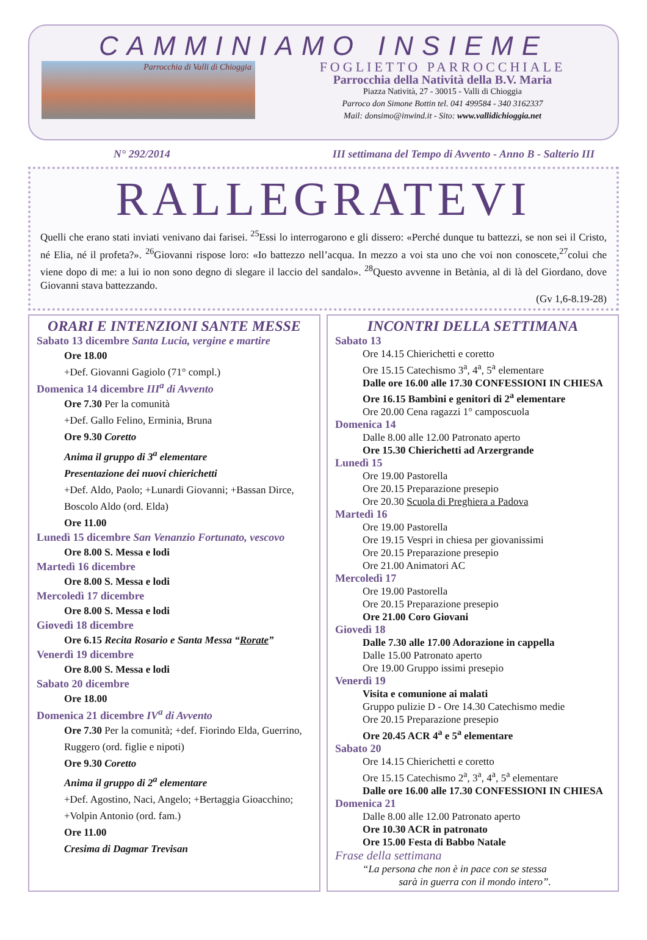CAMMINIAMO INSIEME
Parrocchia di Valli di Chioggia
FOGLIETTO PARROCCHIALE
Parrocchia della Natività della B.V. Maria
Piazza Natività, 27 - 30015 - Valli di Chioggia
Parroco don Simone Bottin tel. 041 499584 - 340 3162337
Mail: donsimo@inwind.it - Sito: www.vallidichioggia.net
N° 292/2014 III settimana del Tempo di Avvento - Anno B - Salterio III
RALLEGRATEVI
Quelli che erano stati inviati venivano dai farisei. <sup>25</sup>Essi lo interrogarono e gli dissero: «Perché dunque tu battezzi, se non sei il Cristo, né Elia, né il profeta?». <sup>26</sup>Giovanni rispose loro: «Io battezzo nell’acqua. In mezzo a voi sta uno che voi non conoscete,<sup>27</sup>colui che viene dopo di me: a lui io non sono degno di slegare il laccio del sandalo». <sup>28</sup>Questo avvenne in Betània, al di là del Giordano, dove Giovanni stava battezzando.
(Gv 1,6-8.19-28)
ORARI E INTENZIONI SANTE MESSE
Sabato 13 dicembre Santa Lucia, vergine e martire
Ore 18.00
+Def. Giovanni Gagiolo (71° compl.)
Domenica 14 dicembre III<sup>a</sup> di Avvento
Ore 7.30 Per la comunità
+Def. Gallo Felino, Erminia, Bruna
Ore 9.30 Coretto
Anima il gruppo di 3<sup>a</sup> elementare
Presentazione dei nuovi chierichetti
+Def. Aldo, Paolo; +Lunardi Giovanni; +Bassan Dirce, Boscolo Aldo (ord. Elda)
Ore 11.00
Lunedì 15 dicembre San Venanzio Fortunato, vescovo
Ore 8.00 S. Messa e lodi
Martedì 16 dicembre
Ore 8.00 S. Messa e lodi
Mercoledì 17 dicembre
Ore 8.00 S. Messa e lodi
Giovedì 18 dicembre
Ore 6.15 Recita Rosario e Santa Messa “Rorate”
Venerdì 19 dicembre
Ore 8.00 S. Messa e lodi
Sabato 20 dicembre
Ore 18.00
Domenica 21 dicembre IV<sup>a</sup> di Avvento
Ore 7.30 Per la comunità; +def. Fiorindo Elda, Guerrino, Ruggero (ord. figlie e nipoti)
Ore 9.30 Coretto
Anima il gruppo di 2<sup>a</sup> elementare
+Def. Agostino, Naci, Angelo; +Bertaggia Gioacchino; +Volpin Antonio (ord. fam.)
Ore 11.00
Cresima di Dagmar Trevisan
INCONTRI DELLA SETTIMANA
Sabato 13
Ore 14.15 Chierichetti e coretto
Ore 15.15 Catechismo 3<sup>a</sup>, 4<sup>a</sup>, 5<sup>a</sup> elementare
Dalle ore 16.00 alle 17.30 CONFESSIONI IN CHIESA
Ore 16.15 Bambini e genitori di 2<sup>a</sup> elementare
Ore 20.00 Cena ragazzi 1° camposcuola
Domenica 14
Dalle 8.00 alle 12.00 Patronato aperto
Ore 15.30 Chierichetti ad Arzergrande
Lunedì 15
Ore 19.00 Pastorella
Ore 20.15 Preparazione presepio
Ore 20.30 Scuola di Preghiera a Padova
Martedì 16
Ore 19.00 Pastorella
Ore 19.15 Vespri in chiesa per giovanissimi
Ore 20.15 Preparazione presepio
Ore 21.00 Animatori AC
Mercoledì 17
Ore 19.00 Pastorella
Ore 20.15 Preparazione presepio
Ore 21.00 Coro Giovani
Giovedì 18
Dalle 7.30 alle 17.00 Adorazione in cappella
Dalle 15.00 Patronato aperto
Ore 19.00 Gruppo issimi presepio
Venerdì 19
Visita e comunione ai malati
Gruppo pulizie D - Ore 14.30 Catechismo medie
Ore 20.15 Preparazione presepio
Ore 20.45 ACR 4<sup>a</sup> e 5<sup>a</sup> elementare
Sabato 20
Ore 14.15 Chierichetti e coretto
Ore 15.15 Catechismo 2<sup>a</sup>, 3<sup>a</sup>, 4<sup>a</sup>, 5<sup>a</sup> elementare
Dalle ore 16.00 alle 17.30 CONFESSIONI IN CHIESA
Domenica 21
Dalle 8.00 alle 12.00 Patronato aperto
Ore 10.30 ACR in patronato
Ore 15.00 Festa di Babbo Natale
Frase della settimana
“La persona che non è in pace con se stessa
sarà in guerra con il mondo intero”.